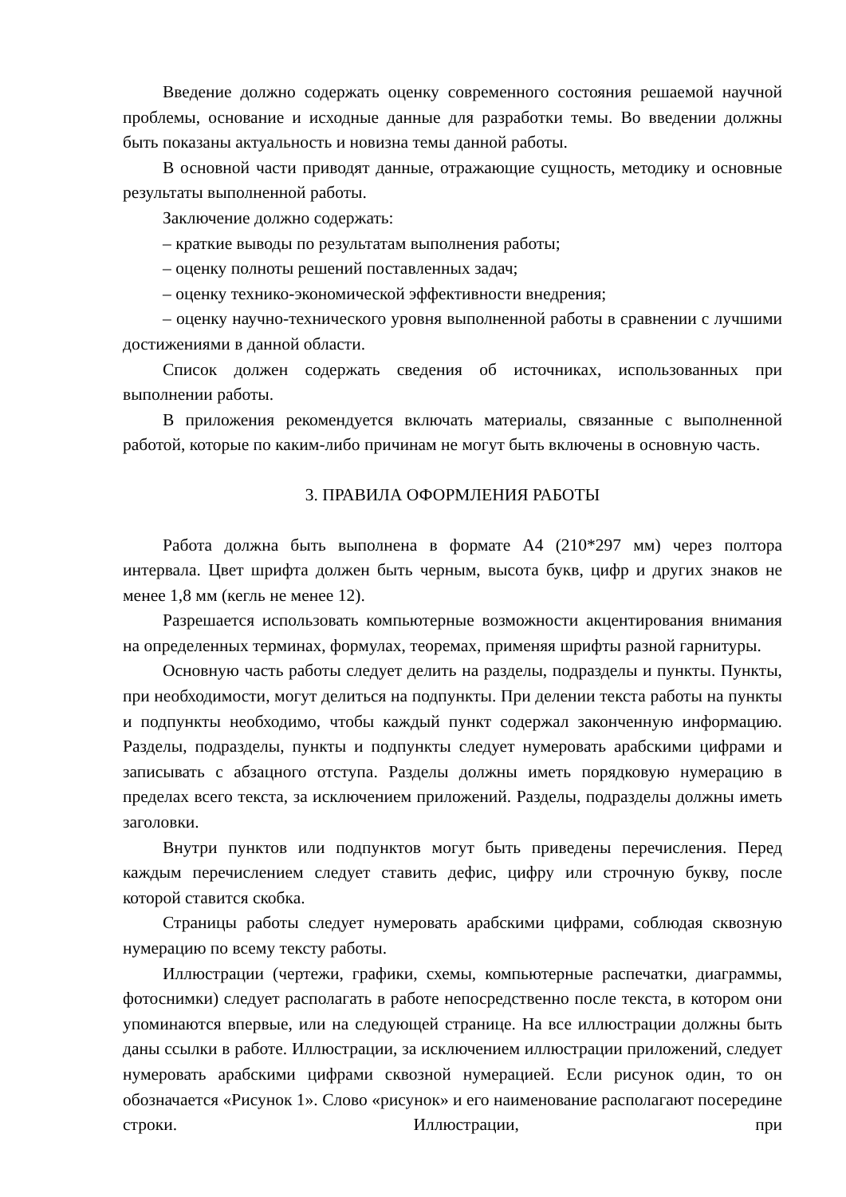Введение должно содержать оценку современного состояния решаемой научной проблемы, основание и исходные данные для разработки темы. Во введении должны быть показаны актуальность и новизна темы данной работы.
В основной части приводят данные, отражающие сущность, методику и основные результаты выполненной работы.
Заключение должно содержать:
– краткие выводы по результатам выполнения работы;
– оценку полноты решений поставленных задач;
– оценку технико-экономической эффективности внедрения;
– оценку научно-технического уровня выполненной работы в сравнении с лучшими достижениями в данной области.
Список должен содержать сведения об источниках, использованных при выполнении работы.
В приложения рекомендуется включать материалы, связанные с выполненной работой, которые по каким-либо причинам не могут быть включены в основную часть.
3. ПРАВИЛА ОФОРМЛЕНИЯ РАБОТЫ
Работа должна быть выполнена в формате А4 (210*297 мм) через полтора интервала. Цвет шрифта должен быть черным, высота букв, цифр и других знаков не менее 1,8 мм (кегль не менее 12).
Разрешается использовать компьютерные возможности акцентирования внимания на определенных терминах, формулах, теоремах, применяя шрифты разной гарнитуры.
Основную часть работы следует делить на разделы, подразделы и пункты. Пункты, при необходимости, могут делиться на подпункты. При делении текста работы на пункты и подпункты необходимо, чтобы каждый пункт содержал законченную информацию. Разделы, подразделы, пункты и подпункты следует нумеровать арабскими цифрами и записывать с абзацного отступа. Разделы должны иметь порядковую нумерацию в пределах всего текста, за исключением приложений. Разделы, подразделы должны иметь заголовки.
Внутри пунктов или подпунктов могут быть приведены перечисления. Перед каждым перечислением следует ставить дефис, цифру или строчную букву, после которой ставится скобка.
Страницы работы следует нумеровать арабскими цифрами, соблюдая сквозную нумерацию по всему тексту работы.
Иллюстрации (чертежи, графики, схемы, компьютерные распечатки, диаграммы, фотоснимки) следует располагать в работе непосредственно после текста, в котором они упоминаются впервые, или на следующей странице. На все иллюстрации должны быть даны ссылки в работе. Иллюстрации, за исключением иллюстрации приложений, следует нумеровать арабскими цифрами сквозной нумерацией. Если рисунок один, то он обозначается «Рисунок 1». Слово «рисунок» и его наименование располагают посередине строки. Иллюстрации, при